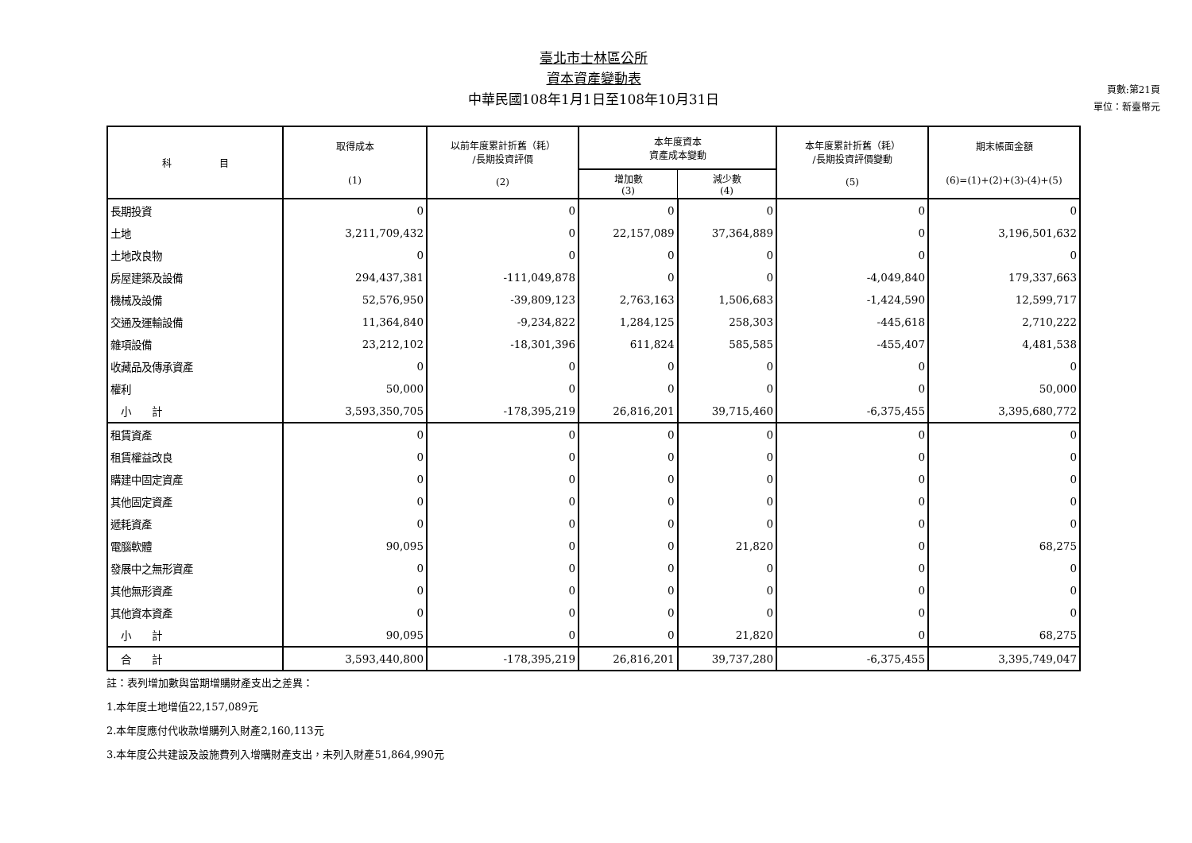臺北市士林區公所
資本資產變動表
中華民國108年1月1日至108年10月31日
頁數:第21頁
單位：新臺幣元
| 科 目 | 取得成本 (1) | 以前年度累計折舊（耗） /長期投資評價 (2) | 本年度資本 資產成本變動 | | 本年度累計折舊（耗） /長期投資評價變動 (5) | 期末帳面金額 (6)=(1)+(2)+(3)-(4)+(5) |
| --- | --- | --- | --- | --- | --- | --- |
| | | | 增加數 (3) | 減少數 (4) | | |
| 長期投資 | 0 | 0 | 0 | 0 | 0 | 0 |
| 土地 | 3,211,709,432 | 0 | 22,157,089 | 37,364,889 | 0 | 3,196,501,632 |
| 土地改良物 | 0 | 0 | 0 | 0 | 0 | 0 |
| 房屋建築及設備 | 294,437,381 | -111,049,878 | 0 | 0 | -4,049,840 | 179,337,663 |
| 機械及設備 | 52,576,950 | -39,809,123 | 2,763,163 | 1,506,683 | -1,424,590 | 12,599,717 |
| 交通及運輸設備 | 11,364,840 | -9,234,822 | 1,284,125 | 258,303 | -445,618 | 2,710,222 |
| 雜項設備 | 23,212,102 | -18,301,396 | 611,824 | 585,585 | -455,407 | 4,481,538 |
| 收藏品及傳承資產 | 0 | 0 | 0 | 0 | 0 | 0 |
| 權利 | 50,000 | 0 | 0 | 0 | 0 | 50,000 |
| 小 計 | 3,593,350,705 | -178,395,219 | 26,816,201 | 39,715,460 | -6,375,455 | 3,395,680,772 |
| 租賃資產 | 0 | 0 | 0 | 0 | 0 | 0 |
| 租賃權益改良 | 0 | 0 | 0 | 0 | 0 | 0 |
| 購建中固定資產 | 0 | 0 | 0 | 0 | 0 | 0 |
| 其他固定資產 | 0 | 0 | 0 | 0 | 0 | 0 |
| 遞耗資產 | 0 | 0 | 0 | 0 | 0 | 0 |
| 電腦軟體 | 90,095 | 0 | 0 | 21,820 | 0 | 68,275 |
| 發展中之無形資產 | 0 | 0 | 0 | 0 | 0 | 0 |
| 其他無形資產 | 0 | 0 | 0 | 0 | 0 | 0 |
| 其他資本資產 | 0 | 0 | 0 | 0 | 0 | 0 |
| 小 計 | 90,095 | 0 | 0 | 21,820 | 0 | 68,275 |
| 合 計 | 3,593,440,800 | -178,395,219 | 26,816,201 | 39,737,280 | -6,375,455 | 3,395,749,047 |
註：表列增加數與當期增購財產支出之差異：
1.本年度土地增值22,157,089元
2.本年度應付代收款增購列入財產2,160,113元
3.本年度公共建設及設施費列入增購財產支出，未列入財產51,864,990元